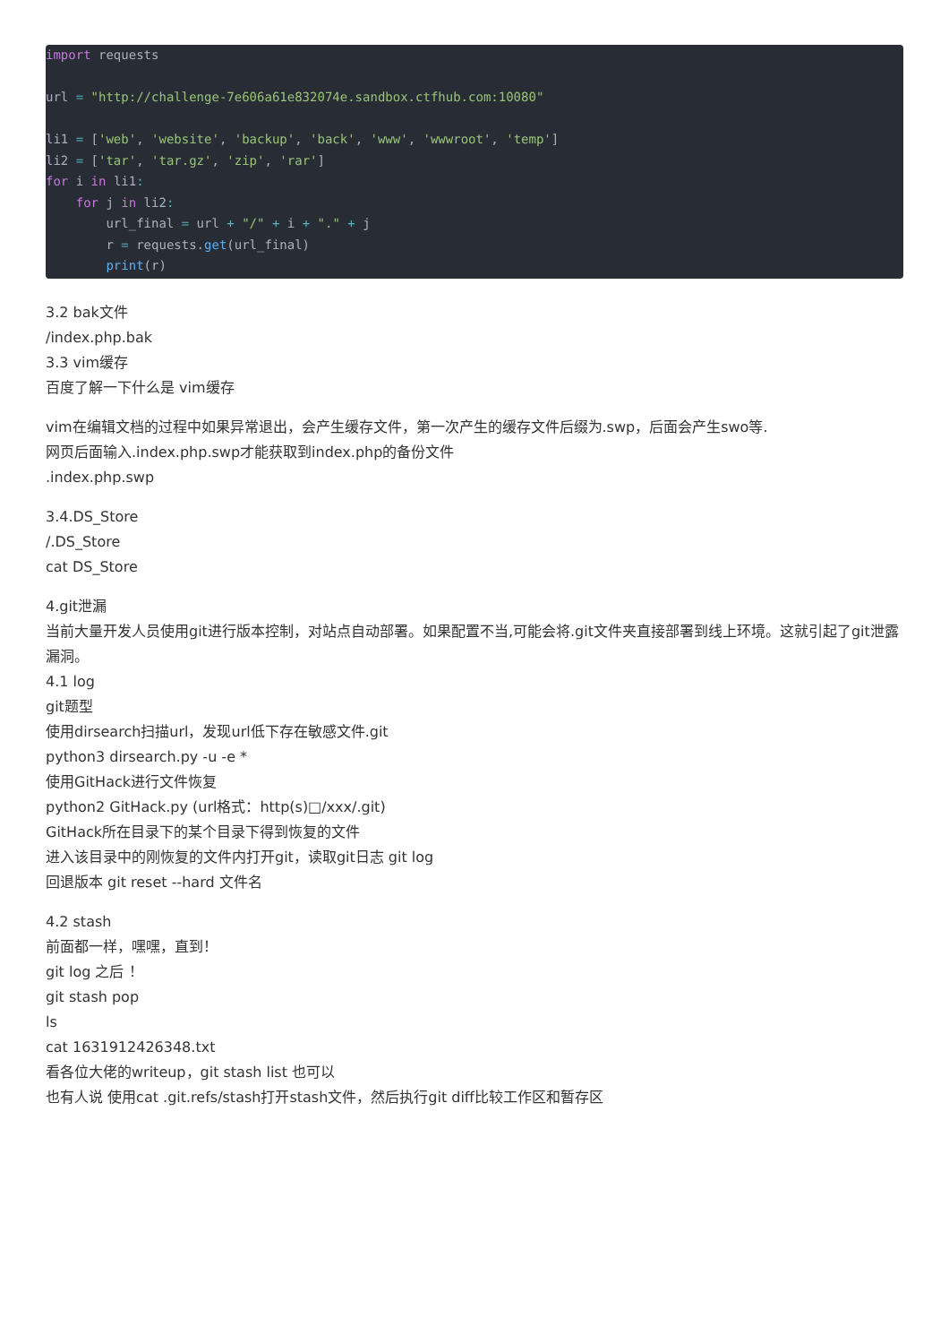import requests

url = "http://challenge-7e606a61e832074e.sandbox.ctfhub.com:10080"

li1 = ['web', 'website', 'backup', 'back', 'www', 'wwwroot', 'temp']
li2 = ['tar', 'tar.gz', 'zip', 'rar']
for i in li1:
    for j in li2:
        url_final = url + "/" + i + "." + j
        r = requests.get(url_final)
        print(r)
3.2 bak文件
/index.php.bak
3.3 vim缓存
百度了解一下什么是 vim缓存
vim在编辑文档的过程中如果异常退出，会产生缓存文件，第一次产生的缓存文件后缀为.swp，后面会产生swo等.
网页后面输入.index.php.swp才能获取到index.php的备份文件
.index.php.swp
3.4.DS_Store
/.DS_Store
cat DS_Store
4.git泄漏
当前大量开发人员使用git进行版本控制，对站点自动部署。如果配置不当,可能会将.git文件夹直接部署到线上环境。这就引起了git泄露漏洞。
4.1 log
git题型
使用dirsearch扫描url，发现url低下存在敏感文件.git
python3 dirsearch.py -u -e *
使用GitHack进行文件恢复
python2 GitHack.py (url格式：http(s)□/xxx/.git)
GitHack所在目录下的某个目录下得到恢复的文件
进入该目录中的刚恢复的文件内打开git，读取git日志 git log
回退版本 git reset --hard 文件名
4.2 stash
前面都一样，嘿嘿，直到！
git log 之后 ！
git stash pop
ls
cat 1631912426348.txt
看各位大佬的writeup，git stash list 也可以
也有人说 使用cat .git.refs/stash打开stash文件，然后执行git diff比较工作区和暂存区